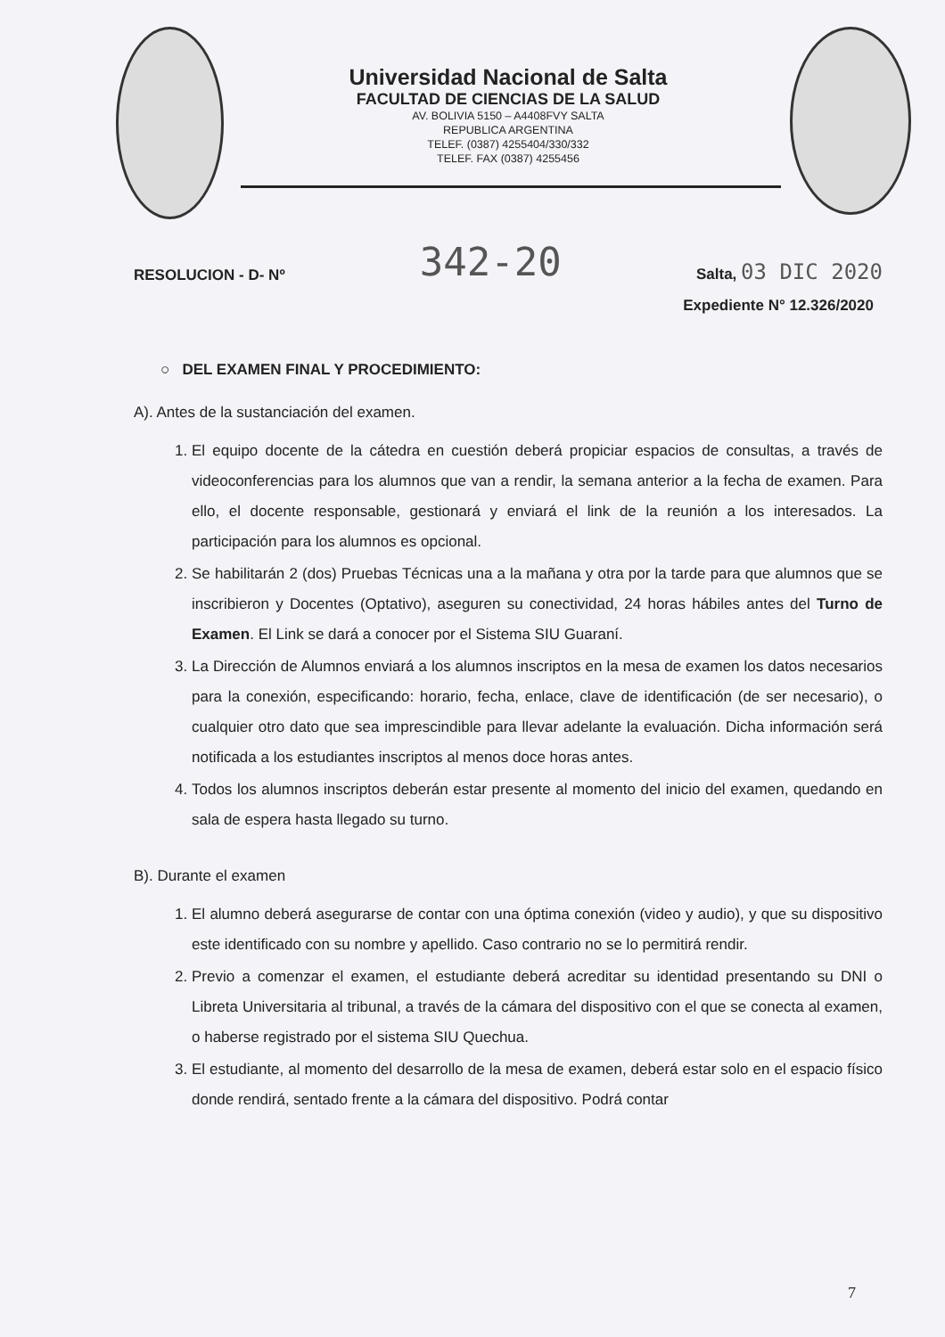Universidad Nacional de Salta
FACULTAD DE CIENCIAS DE LA SALUD
AV. BOLIVIA 5150 – A4408FVY SALTA
REPUBLICA ARGENTINA
TELEF. (0387) 4255404/330/332
TELEF. FAX (0387) 4255456
RESOLUCION - D- Nº 342-20 Salta, 03 DIC 2020
Expediente N° 12.326/2020
○ DEL EXAMEN FINAL Y PROCEDIMIENTO:
A). Antes de la sustanciación del examen.
1. El equipo docente de la cátedra en cuestión deberá propiciar espacios de consultas, a través de videoconferencias para los alumnos que van a rendir, la semana anterior a la fecha de examen. Para ello, el docente responsable, gestionará y enviará el link de la reunión a los interesados. La participación para los alumnos es opcional.
2. Se habilitarán 2 (dos) Pruebas Técnicas una a la mañana y otra por la tarde para que alumnos que se inscribieron y Docentes (Optativo), aseguren su conectividad, 24 horas hábiles antes del Turno de Examen. El Link se dará a conocer por el Sistema SIU Guaraní.
3. La Dirección de Alumnos enviará a los alumnos inscriptos en la mesa de examen los datos necesarios para la conexión, especificando: horario, fecha, enlace, clave de identificación (de ser necesario), o cualquier otro dato que sea imprescindible para llevar adelante la evaluación. Dicha información será notificada a los estudiantes inscriptos al menos doce horas antes.
4. Todos los alumnos inscriptos deberán estar presente al momento del inicio del examen, quedando en sala de espera hasta llegado su turno.
B). Durante el examen
1. El alumno deberá asegurarse de contar con una óptima conexión (video y audio), y que su dispositivo este identificado con su nombre y apellido. Caso contrario no se lo permitirá rendir.
2. Previo a comenzar el examen, el estudiante deberá acreditar su identidad presentando su DNI o Libreta Universitaria al tribunal, a través de la cámara del dispositivo con el que se conecta al examen, o haberse registrado por el sistema SIU Quechua.
3. El estudiante, al momento del desarrollo de la mesa de examen, deberá estar solo en el espacio físico donde rendirá, sentado frente a la cámara del dispositivo. Podrá contar
7